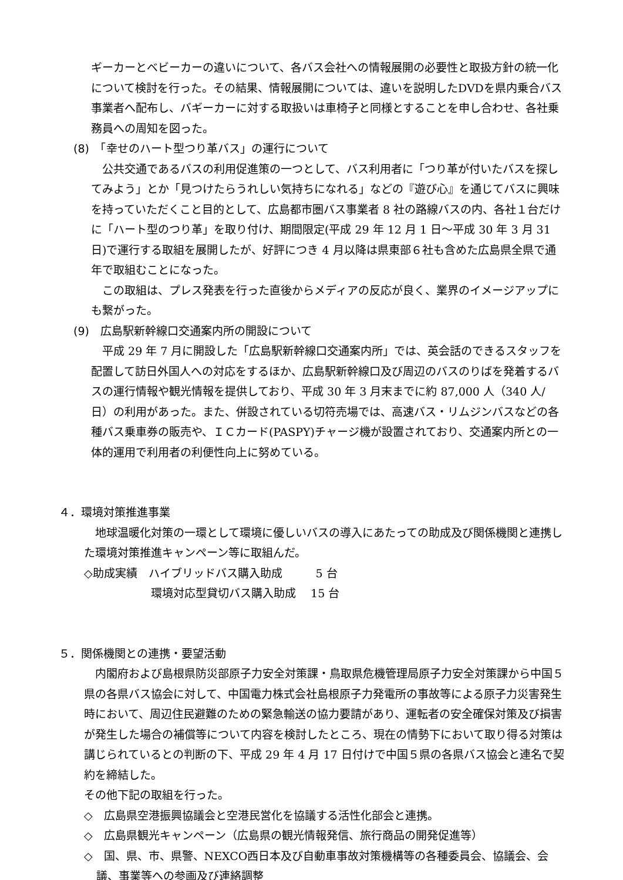ギーカーとベビーカーの違いについて、各バス会社への情報展開の必要性と取扱方針の統一化について検討を行った。その結果、情報展開については、違いを説明したDVDを県内乗合バス事業者へ配布し、バギーカーに対する取扱いは車椅子と同様とすることを申し合わせ、各社乗務員への周知を図った。
(8)　「幸せのハート型つり革バス」の運行について
　公共交通であるバスの利用促進策の一つとして、バス利用者に「つり革が付いたバスを探してみよう」とか「見つけたらうれしい気持ちになれる」などの『遊び心』を通じてバスに興味を持っていただくこと目的として、広島都市圏バス事業者 8 社の路線バスの内、各社１台だけに「ハート型のつり革」を取り付け、期間限定(平成 29 年 12 月 1 日～平成 30 年 3 月 31 日)で運行する取組を展開したが、好評につき 4 月以降は県東部６社も含めた広島県全県で通年で取組むことになった。
　この取組は、プレス発表を行った直後からメディアの反応が良く、業界のイメージアップにも繋がった。
(9)　広島駅新幹線口交通案内所の開設について
　平成 29 年 7 月に開設した「広島駅新幹線口交通案内所」では、英会話のできるスタッフを配置して訪日外国人への対応をするほか、広島駅新幹線口及び周辺のバスのりばを発着するバスの運行情報や観光情報を提供しており、平成 30 年 3 月末までに約 87,000 人（340 人/日）の利用があった。また、併設されている切符売場では、高速バス・リムジンバスなどの各種バス乗車券の販売や、ＩＣカード(PASPY)チャージ機が設置されており、交通案内所との一体的運用で利用者の利便性向上に努めている。
４．環境対策推進事業
　地球温暖化対策の一環として環境に優しいバスの導入にあたっての助成及び関係機関と連携した環境対策推進キャンペーン等に取組んだ。
◇助成実績　ハイブリッドバス購入助成　　　5 台
　　　　　　環境対応型貸切バス購入助成　 15 台
５．関係機関との連携・要望活動
　内閣府および島根県防災部原子力安全対策課・鳥取県危機管理局原子力安全対策課から中国５県の各県バス協会に対して、中国電力株式会社島根原子力発電所の事故等による原子力災害発生時において、周辺住民避難のための緊急輸送の協力要請があり、運転者の安全確保対策及び損害が発生した場合の補償等について内容を検討したところ、現在の情勢下において取り得る対策は講じられているとの判断の下、平成 29 年 4 月 17 日付けで中国５県の各県バス協会と連名で契約を締結した。
その他下記の取組を行った。
◇　広島県空港振興協議会と空港民営化を協議する活性化部会と連携。
◇　広島県観光キャンペーン（広島県の観光情報発信、旅行商品の開発促進等）
◇　国、県、市、県警、NEXCO西日本及び自動車事故対策機構等の各種委員会、協議会、会議、事業等への参画及び連絡調整